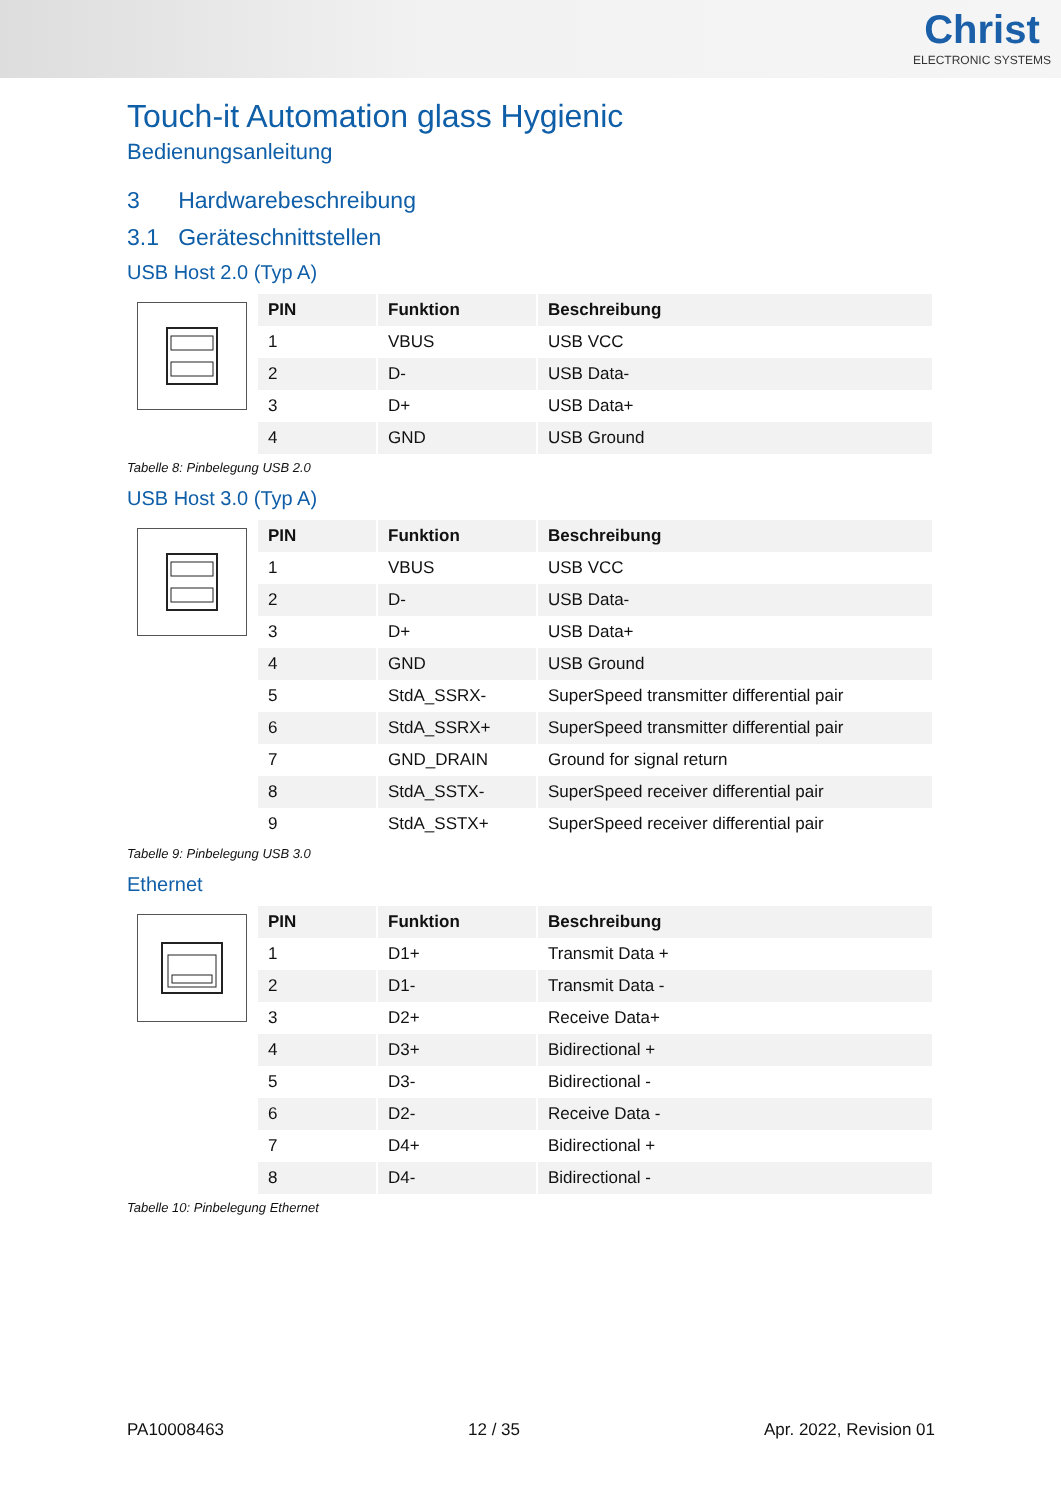Christ
ELECTRONIC SYSTEMS
Touch-it Automation glass Hygienic
Bedienungsanleitung
3 Hardwarebeschreibung
3.1 Geräteschnittstellen
USB Host 2.0 (Typ A)
| PIN | Funktion | Beschreibung |
| --- | --- | --- |
| 1 | VBUS | USB VCC |
| 2 | D- | USB Data- |
| 3 | D+ | USB Data+ |
| 4 | GND | USB Ground |
Tabelle 8: Pinbelegung USB 2.0
USB Host 3.0 (Typ A)
| PIN | Funktion | Beschreibung |
| --- | --- | --- |
| 1 | VBUS | USB VCC |
| 2 | D- | USB Data- |
| 3 | D+ | USB Data+ |
| 4 | GND | USB Ground |
| 5 | StdA_SSRX- | SuperSpeed transmitter differential pair |
| 6 | StdA_SSRX+ | SuperSpeed transmitter differential pair |
| 7 | GND_DRAIN | Ground for signal return |
| 8 | StdA_SSTX- | SuperSpeed receiver differential pair |
| 9 | StdA_SSTX+ | SuperSpeed receiver differential pair |
Tabelle 9: Pinbelegung USB 3.0
Ethernet
| PIN | Funktion | Beschreibung |
| --- | --- | --- |
| 1 | D1+ | Transmit Data + |
| 2 | D1- | Transmit Data - |
| 3 | D2+ | Receive Data+ |
| 4 | D3+ | Bidirectional + |
| 5 | D3- | Bidirectional - |
| 6 | D2- | Receive Data - |
| 7 | D4+ | Bidirectional + |
| 8 | D4- | Bidirectional - |
Tabelle 10: Pinbelegung Ethernet
PA10008463 12 / 35 Apr. 2022, Revision 01